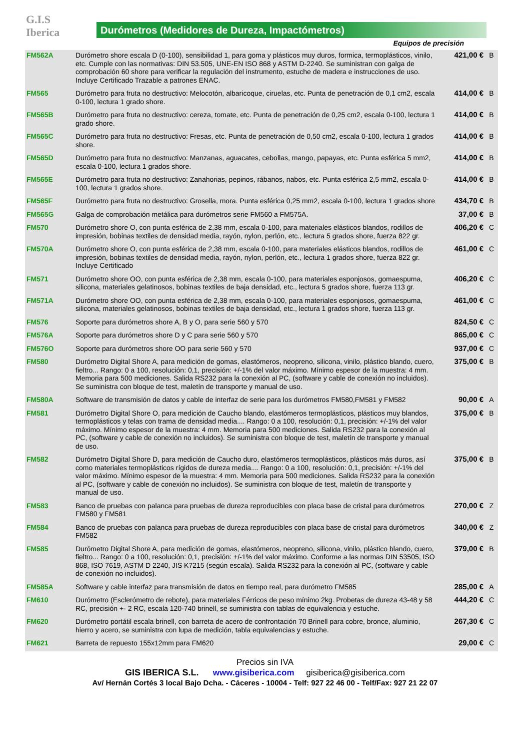G.I.S
Iberica
Durómetros (Medidores de Dureza, Impactómetros)
Equipos de precisión
| FM562A | Durómetro shore escala D (0-100), sensibilidad 1, para goma y plásticos muy duros, formica, termoplásticos, vinilo, etc. Cumple con las normativas: DIN 53.505, UNE-EN ISO 868 y ASTM D-2240. Se suministran con galga de comprobación 60 shore para verificar la regulación del instrumento, estuche de madera e instrucciones de uso. Incluye Certificado Trazable a patrones ENAC. | 421,00 € | B |
| FM565 | Durómetro para fruta no destructivo: Melocotón, albaricoque, ciruelas, etc. Punta de penetración de 0,1 cm2, escala 0-100, lectura 1 grado shore. | 414,00 € | B |
| FM565B | Durómetro para fruta no destructivo: cereza, tomate, etc. Punta de penetración de 0,25 cm2, escala 0-100, lectura 1 grado shore. | 414,00 € | B |
| FM565C | Durómetro para fruta no destructivo: Fresas, etc. Punta de penetración de 0,50 cm2, escala 0-100, lectura 1 grados shore. | 414,00 € | B |
| FM565D | Durómetro para fruta no destructivo: Manzanas, aguacates, cebollas, mango, papayas, etc. Punta esférica 5 mm2, escala 0-100, lectura 1 grados shore. | 414,00 € | B |
| FM565E | Durómetro para fruta no destructivo: Zanahorias, pepinos, rábanos, nabos, etc. Punta esférica 2,5 mm2, escala 0-100, lectura 1 grados shore. | 414,00 € | B |
| FM565F | Durómetro para fruta no destructivo: Grosella, mora. Punta esférica 0,25 mm2, escala 0-100, lectura 1 grados shore | 434,70 € | B |
| FM565G | Galga de comprobación metálica para durómetros serie FM560 a FM575A. | 37,00 € | B |
| FM570 | Durómetro shore O, con punta esférica de 2,38 mm, escala 0-100, para materiales elásticos blandos, rodillos de impresión, bobinas textiles de densidad media, rayón, nylon, perlón, etc., lectura 5 grados shore, fuerza 822 gr. | 406,20 € | C |
| FM570A | Durómetro shore O, con punta esférica de 2,38 mm, escala 0-100, para materiales elásticos blandos, rodillos de impresión, bobinas textiles de densidad media, rayón, nylon, perlón, etc., lectura 1 grados shore, fuerza 822 gr. Incluye Certificado | 461,00 € | C |
| FM571 | Durómetro shore OO, con punta esférica de 2,38 mm, escala 0-100, para materiales esponjosos, gomaespuma, silicona, materiales gelatinosos, bobinas textiles de baja densidad, etc., lectura 5 grados shore, fuerza 113 gr. | 406,20 € | C |
| FM571A | Durómetro shore OO, con punta esférica de 2,38 mm, escala 0-100, para materiales esponjosos, gomaespuma, silicona, materiales gelatinosos, bobinas textiles de baja densidad, etc., lectura 1 grados shore, fuerza 113 gr. | 461,00 € | C |
| FM576 | Soporte para durómetros shore A, B y O, para serie 560 y 570 | 824,50 € | C |
| FM576A | Soporte para durómetros shore D y C para serie 560 y 570 | 865,00 € | C |
| FM576O | Soporte para durómetros shore OO para serie 560 y 570 | 937,00 € | C |
| FM580 | Durómetro Digital Shore A, para medición de gomas, elastómeros, neopreno, silicona, vinilo, plástico blando, cuero, fieltro... Rango: 0 a 100, resolución: 0,1, precisión: +/-1% del valor máximo. Mínimo espesor de la muestra: 4 mm. Memoria para 500 mediciones. Salida RS232 para la conexión al PC, (software y cable de conexión no incluidos). Se suministra con bloque de test, maletín de transporte y manual de uso. | 375,00 € | B |
| FM580A | Software de transmisión de datos y cable de interfaz de serie para los durómetros FM580,FM581 y FM582 | 90,00 € | A |
| FM581 | Durómetro Digital Shore O, para medición de Caucho blando, elastómeros termoplásticos, plásticos muy blandos, termoplásticos y telas con trama de densidad media.... Rango: 0 a 100, resolución: 0,1, precisión: +/-1% del valor máximo. Mínimo espesor de la muestra: 4 mm. Memoria para 500 mediciones. Salida RS232 para la conexión al PC, (software y cable de conexión no incluidos). Se suministra con bloque de test, maletín de transporte y manual de uso. | 375,00 € | B |
| FM582 | Durómetro Digital Shore D, para medición de Caucho duro, elastómeros termoplásticos, plásticos más duros, así como materiales termoplásticos rígidos de dureza media.... Rango: 0 a 100, resolución: 0,1, precisión: +/-1% del valor máximo. Mínimo espesor de la muestra: 4 mm. Memoria para 500 mediciones. Salida RS232 para la conexión al PC, (software y cable de conexión no incluidos). Se suministra con bloque de test, maletín de transporte y manual de uso. | 375,00 € | B |
| FM583 | Banco de pruebas con palanca para pruebas de dureza reproducibles con placa base de cristal para durómetros FM580 y FM581 | 270,00 € | Z |
| FM584 | Banco de pruebas con palanca para pruebas de dureza reproducibles con placa base de cristal para durómetros FM582 | 340,00 € | Z |
| FM585 | Durómetro Digital Shore A, para medición de gomas, elastómeros, neopreno, silicona, vinilo, plástico blando, cuero, fieltro... Rango: 0 a 100, resolución: 0,1, precisión: +/-1% del valor máximo. Conforme a las normas DIN 53505, ISO 868, ISO 7619, ASTM D 2240, JIS K7215 (según escala). Salida RS232 para la conexión al PC, (software y cable de conexión no incluidos). | 379,00 € | B |
| FM585A | Software y cable interfaz para transmisión de datos en tiempo real, para durómetro FM585 | 285,00 € | A |
| FM610 | Durómetro (Esclerómetro de rebote), para materiales Férricos de peso mínimo 2kg. Probetas de dureza 43-48 y 58 RC, precisión +- 2 RC, escala 120-740 brinell, se suministra con tablas de equivalencia y estuche. | 444,20 € | C |
| FM620 | Durómetro portátil escala brinell, con barreta de acero de confrontación 70 Brinell para cobre, bronce, aluminio, hierro y acero, se suministra con lupa de medición, tabla equivalencias y estuche. | 267,30 € | C |
| FM621 | Barreta de repuesto 155x12mm para FM620 | 29,00 € | C |
Precios sin IVA
GIS IBERICA S.L. www.gisiberica.com gisiberica@gisiberica.com
Av/ Hernán Cortés 3 local Bajo Dcha. - Cáceres - 10004 - Telf: 927 22 46 00 - Telf/Fax: 927 21 22 07